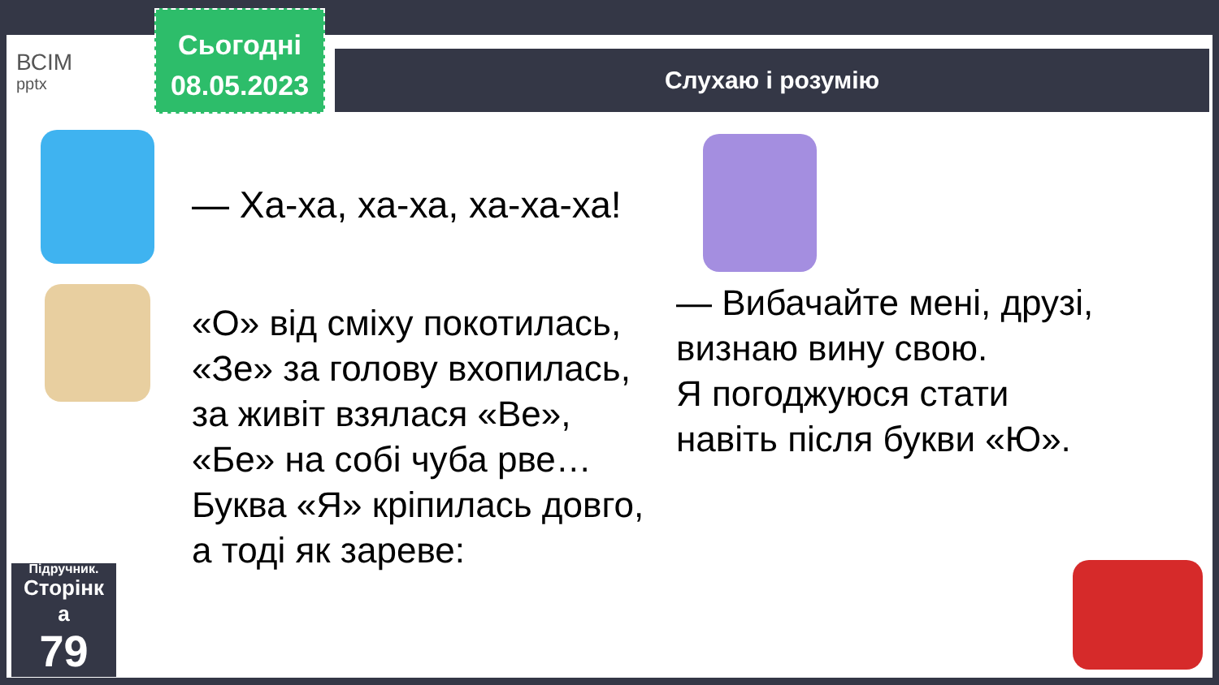ВСІМ
pptx
Сьогодні
08.05.2023
Слухаю і розумію
— Ха-ха, ха-ха, ха-ха-ха!
«О» від сміху покотилась,
«Зе» за голову вхопилась,
за живіт взялася «Ве»,
«Бе» на собі чуба рве…
Буква «Я» кріпилась довго,
а тоді як зареве:
— Вибачайте мені, друзі,
визнаю вину свою.
Я погоджуюся стати
навіть після букви «Ю».
Підручник.
Сторінк
а
79